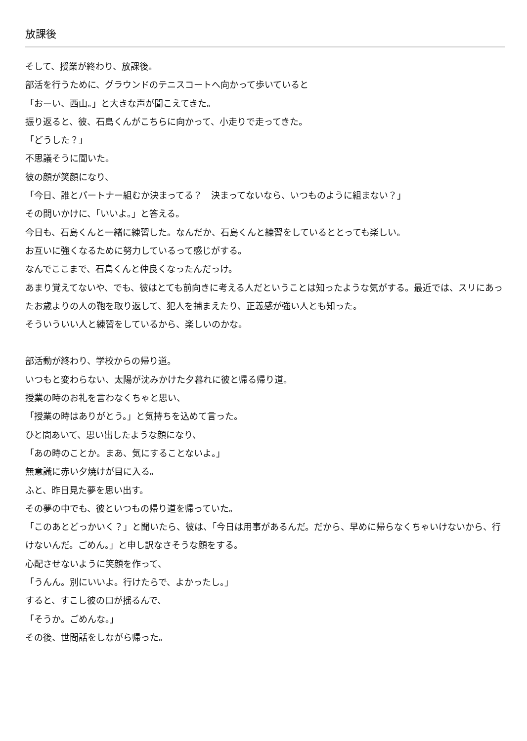放課後
そして、授業が終わり、放課後。
部活を行うために、グラウンドのテニスコートへ向かって歩いていると
「おーい、西山。」と大きな声が聞こえてきた。
振り返ると、彼、石島くんがこちらに向かって、小走りで走ってきた。
「どうした？」
不思議そうに聞いた。
彼の顔が笑顔になり、
「今日、誰とパートナー組むか決まってる？　決まってないなら、いつものように組まない？」
その問いかけに、「いいよ。」と答える。
今日も、石島くんと一緒に練習した。なんだか、石島くんと練習をしているととっても楽しい。
お互いに強くなるために努力しているって感じがする。
なんでここまで、石島くんと仲良くなったんだっけ。
あまり覚えてないや、でも、彼はとても前向きに考える人だということは知ったような気がする。最近では、スリにあったお歳よりの人の鞄を取り返して、犯人を捕まえたり、正義感が強い人とも知った。
そういういい人と練習をしているから、楽しいのかな。
部活動が終わり、学校からの帰り道。
いつもと変わらない、太陽が沈みかけた夕暮れに彼と帰る帰り道。
授業の時のお礼を言わなくちゃと思い、
「授業の時はありがとう。」と気持ちを込めて言った。
ひと間あいて、思い出したような顔になり、
「あの時のことか。まあ、気にすることないよ。」
無意識に赤い夕焼けが目に入る。
ふと、昨日見た夢を思い出す。
その夢の中でも、彼といつもの帰り道を帰っていた。
「このあとどっかいく？」と聞いたら、彼は、「今日は用事があるんだ。だから、早めに帰らなくちゃいけないから、行けないんだ。ごめん。」と申し訳なさそうな顔をする。
心配させないように笑顔を作って、
「うんん。別にいいよ。行けたらで、よかったし。」
すると、すこし彼の口が揺るんで、
「そうか。ごめんな。」
その後、世間話をしながら帰った。